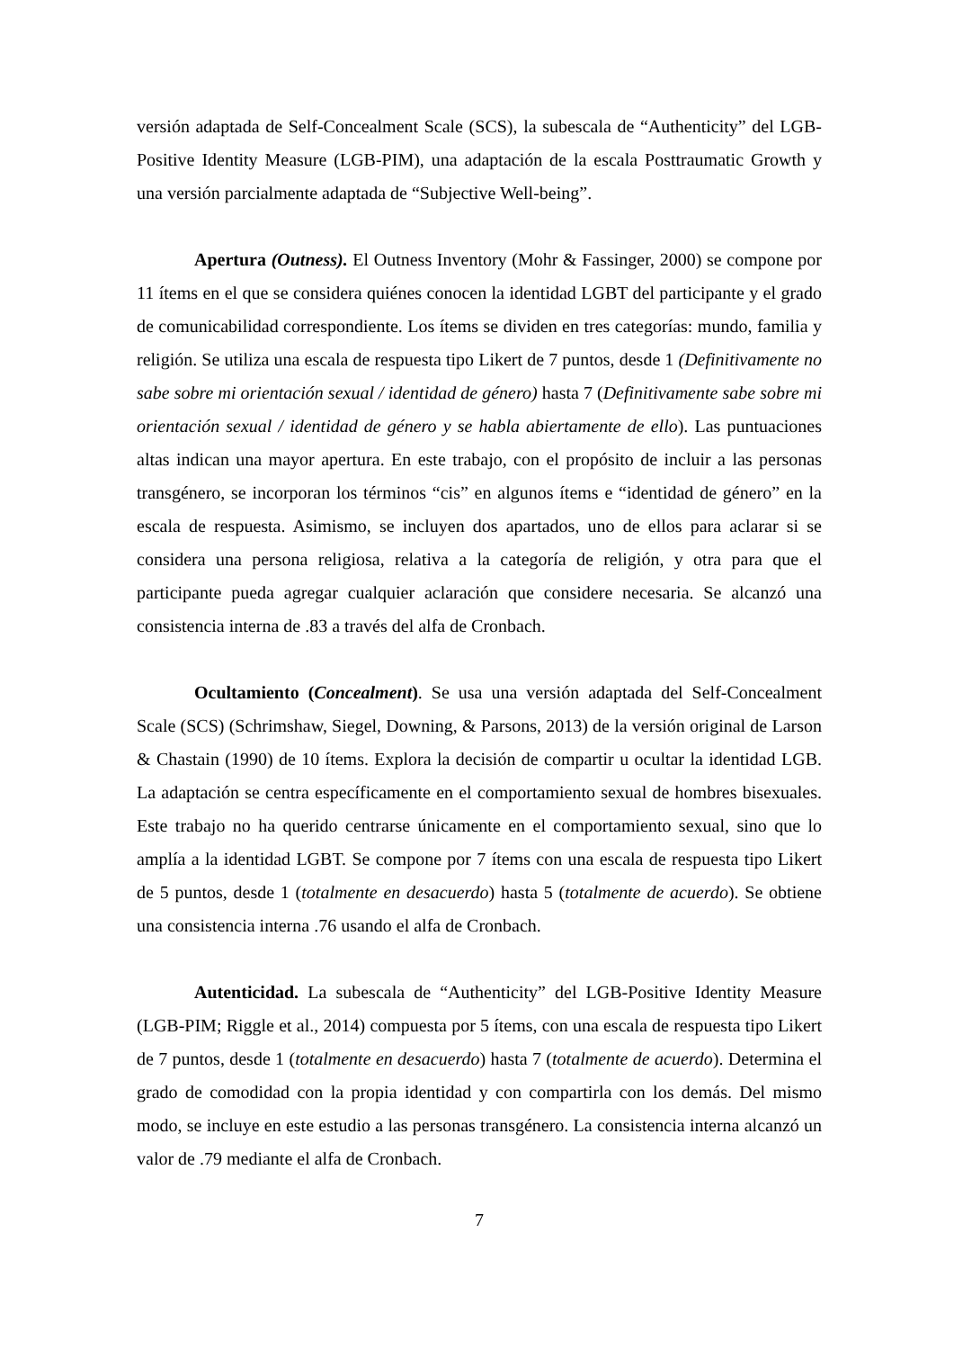versión adaptada de Self-Concealment Scale (SCS), la subescala de “Authenticity” del LGB-Positive Identity Measure (LGB-PIM), una adaptación de la escala Posttraumatic Growth y una versión parcialmente adaptada de “Subjective Well-being”.
Apertura (Outness). El Outness Inventory (Mohr & Fassinger, 2000) se compone por 11 ítems en el que se considera quiénes conocen la identidad LGBT del participante y el grado de comunicabilidad correspondiente. Los ítems se dividen en tres categorías: mundo, familia y religión. Se utiliza una escala de respuesta tipo Likert de 7 puntos, desde 1 (Definitivamente no sabe sobre mi orientación sexual / identidad de género) hasta 7 (Definitivamente sabe sobre mi orientación sexual / identidad de género y se habla abiertamente de ello). Las puntuaciones altas indican una mayor apertura. En este trabajo, con el propósito de incluir a las personas transgénero, se incorporan los términos “cis” en algunos ítems e “identidad de género” en la escala de respuesta. Asimismo, se incluyen dos apartados, uno de ellos para aclarar si se considera una persona religiosa, relativa a la categoría de religión, y otra para que el participante pueda agregar cualquier aclaración que considere necesaria. Se alcanzó una consistencia interna de .83 a través del alfa de Cronbach.
Ocultamiento (Concealment). Se usa una versión adaptada del Self-Concealment Scale (SCS) (Schrimshaw, Siegel, Downing, & Parsons, 2013) de la versión original de Larson & Chastain (1990) de 10 ítems. Explora la decisión de compartir u ocultar la identidad LGB. La adaptación se centra específicamente en el comportamiento sexual de hombres bisexuales. Este trabajo no ha querido centrarse únicamente en el comportamiento sexual, sino que lo amplía a la identidad LGBT. Se compone por 7 ítems con una escala de respuesta tipo Likert de 5 puntos, desde 1 (totalmente en desacuerdo) hasta 5 (totalmente de acuerdo). Se obtiene una consistencia interna .76 usando el alfa de Cronbach.
Autenticidad. La subescala de “Authenticity” del LGB-Positive Identity Measure (LGB-PIM; Riggle et al., 2014) compuesta por 5 ítems, con una escala de respuesta tipo Likert de 7 puntos, desde 1 (totalmente en desacuerdo) hasta 7 (totalmente de acuerdo). Determina el grado de comodidad con la propia identidad y con compartirla con los demás. Del mismo modo, se incluye en este estudio a las personas transgénero. La consistencia interna alcanzó un valor de .79 mediante el alfa de Cronbach.
7